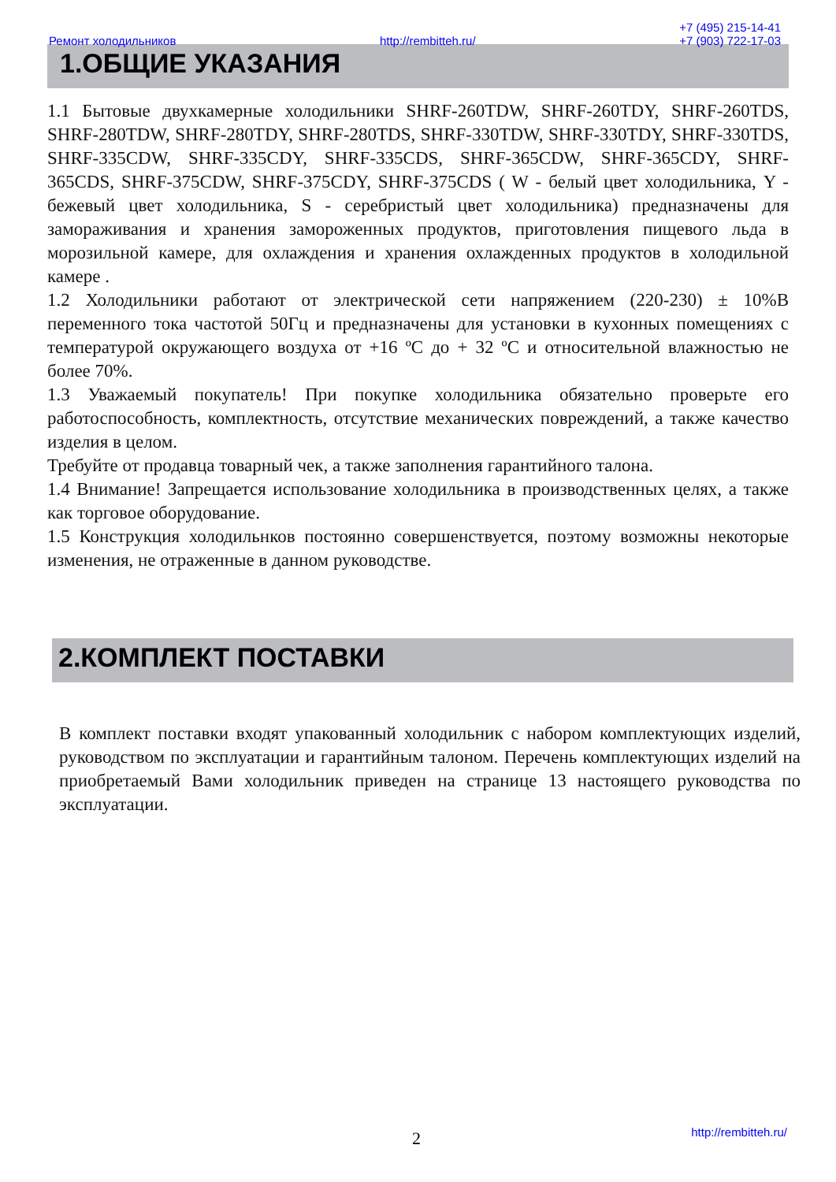Ремонт холодильников http://rembitteh.ru/ +7 (495) 215-14-41
+7 (903) 722-17-03
1.ОБЩИЕ УКАЗАНИЯ
1.1 Бытовые двухкамерные холодильники SHRF-260TDW, SHRF-260TDY, SHRF-260TDS, SHRF-280TDW, SHRF-280TDY, SHRF-280TDS, SHRF-330TDW, SHRF-330TDY, SHRF-330TDS, SHRF-335CDW, SHRF-335CDY, SHRF-335CDS, SHRF-365CDW, SHRF-365CDY, SHRF-365CDS, SHRF-375CDW, SHRF-375CDY, SHRF-375CDS ( W - белый цвет холодильника, Y - бежевый цвет холодильника, S - серебристый цвет холодильника) предназначены для замораживания и хранения замороженных продуктов, приготовления пищевого льда в морозильной камере, для охлаждения и хранения охлажденных продуктов в холодильной камере .
1.2 Холодильники работают от электрической сети напряжением (220-230) ± 10%В переменного тока частотой 50Гц и предназначены для установки в кухонных помещениях с температурой окружающего воздуха от +16 ºС до + 32 ºС и относительной влажностью не более 70%.
1.3 Уважаемый покупатель! При покупке холодильника обязательно проверьте его работоспособность, комплектность, отсутствие механических повреждений, а также качество изделия в целом.
Требуйте от продавца товарный чек, а также заполнения гарантийного талона.
1.4 Внимание! Запрещается использование холодильника в производственных целях, а также как торговое оборудование.
1.5 Конструкция холодильнков постоянно совершенствуется, поэтому возможны некоторые изменения, не отраженные в данном руководстве.
2.КОМПЛЕКТ ПОСТАВКИ
В комплект поставки входят упакованный холодильник с набором комплектующих изделий, руководством по эксплуатации и гарантийным талоном. Перечень комплектующих изделий на приобретаемый Вами холодильник приведен на странице 13 настоящего руководства по эксплуатации.
2 http://rembitteh.ru/